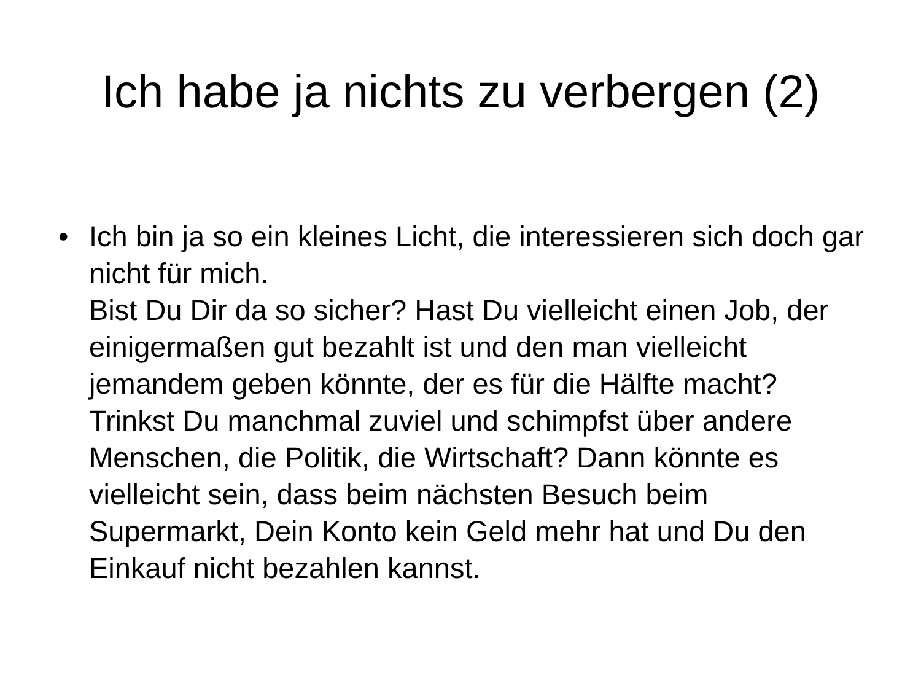Ich habe ja nichts zu verbergen (2)
• Ich bin ja so ein kleines Licht, die interessieren sich doch gar nicht für mich.
Bist Du Dir da so sicher? Hast Du vielleicht einen Job, der einigermaßen gut bezahlt ist und den man vielleicht jemandem geben könnte, der es für die Hälfte macht? Trinkst Du manchmal zuviel und schimpfst über andere Menschen, die Politik, die Wirtschaft? Dann könnte es vielleicht sein, dass beim nächsten Besuch beim Supermarkt, Dein Konto kein Geld mehr hat und Du den Einkauf nicht bezahlen kannst.